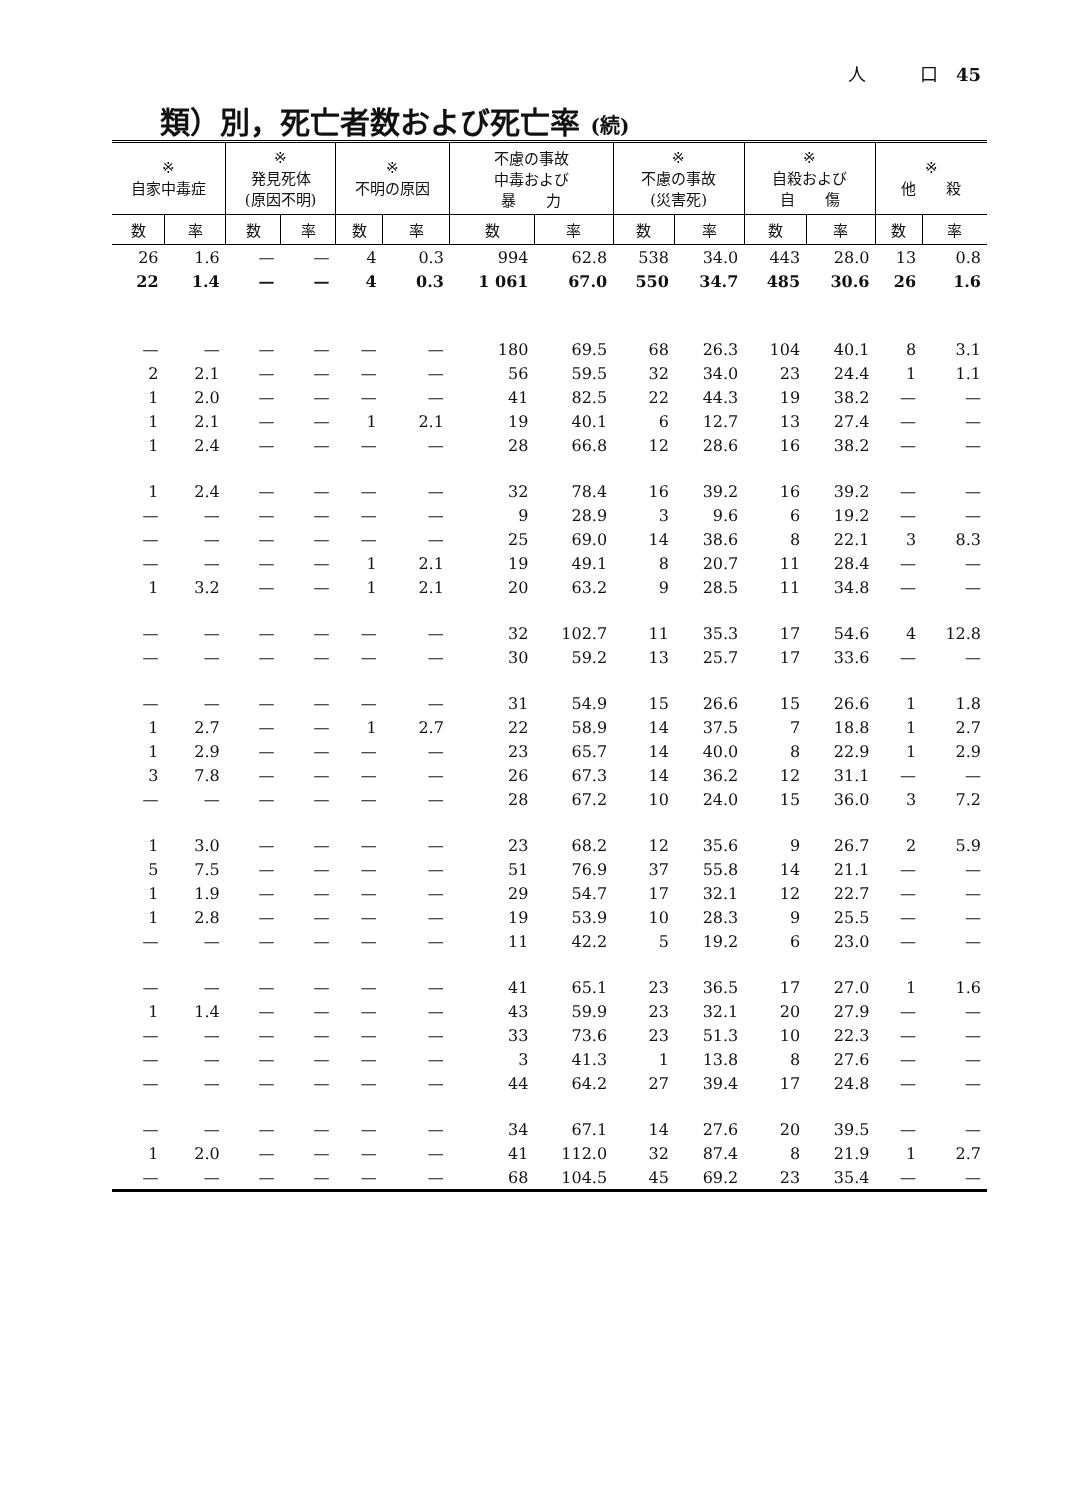人　　　口　45
類）別，死亡者数および死亡率 (続)
| ※ 自家中毒症 | | ※ 発見死体 (原因不明) | | ※ 不明の原因 | | 不慮の事故 中毒および 暴 力 | | ※ 不慮の事故 (災害死) | | ※ 自殺および 自 傷 | | ※ 他 殺 | |
| --- | --- | --- | --- | --- | --- | --- | --- | --- | --- | --- | --- | --- | --- |
| 数 | 率 | 数 | 率 | 数 | 率 | 数 | 率 | 数 | 率 | 数 | 率 | 数 | 率 |
| 26 | 1.6 | — | — | 4 | 0.3 | 994 | 62.8 | 538 | 34.0 | 443 | 28.0 | 13 | 0.8 |
| 22 | 1.4 | — | — | 4 | 0.3 | 1 061 | 67.0 | 550 | 34.7 | 485 | 30.6 | 26 | 1.6 |
| — | — | — | — | — | — | 180 | 69.5 | 68 | 26.3 | 104 | 40.1 | 8 | 3.1 |
| 2 | 2.1 | — | — | — | — | 56 | 59.5 | 32 | 34.0 | 23 | 24.4 | 1 | 1.1 |
| 1 | 2.0 | — | — | — | — | 41 | 82.5 | 22 | 44.3 | 19 | 38.2 | — | — |
| 1 | 2.1 | — | — | 1 | 2.1 | 19 | 40.1 | 6 | 12.7 | 13 | 27.4 | — | — |
| 1 | 2.4 | — | — | — | — | 28 | 66.8 | 12 | 28.6 | 16 | 38.2 | — | — |
| 1 | 2.4 | — | — | — | — | 32 | 78.4 | 16 | 39.2 | 16 | 39.2 | — | — |
| — | — | — | — | — | — | 9 | 28.9 | 3 | 9.6 | 6 | 19.2 | — | — |
| — | — | — | — | — | — | 25 | 69.0 | 14 | 38.6 | 8 | 22.1 | 3 | 8.3 |
| — | — | — | — | 1 | 2.1 | 19 | 49.1 | 8 | 20.7 | 11 | 28.4 | — | — |
| 1 | 3.2 | — | — | 1 | 2.1 | 20 | 63.2 | 9 | 28.5 | 11 | 34.8 | — | — |
| — | — | — | — | — | — | 32 | 102.7 | 11 | 35.3 | 17 | 54.6 | 4 | 12.8 |
| — | — | — | — | — | — | 30 | 59.2 | 13 | 25.7 | 17 | 33.6 | — | — |
| — | — | — | — | — | — | 31 | 54.9 | 15 | 26.6 | 15 | 26.6 | 1 | 1.8 |
| 1 | 2.7 | — | — | 1 | 2.7 | 22 | 58.9 | 14 | 37.5 | 7 | 18.8 | 1 | 2.7 |
| 1 | 2.9 | — | — | — | — | 23 | 65.7 | 14 | 40.0 | 8 | 22.9 | 1 | 2.9 |
| 3 | 7.8 | — | — | — | — | 26 | 67.3 | 14 | 36.2 | 12 | 31.1 | — | — |
| — | — | — | — | — | — | 28 | 67.2 | 10 | 24.0 | 15 | 36.0 | 3 | 7.2 |
| 1 | 3.0 | — | — | — | — | 23 | 68.2 | 12 | 35.6 | 9 | 26.7 | 2 | 5.9 |
| 5 | 7.5 | — | — | — | — | 51 | 76.9 | 37 | 55.8 | 14 | 21.1 | — | — |
| 1 | 1.9 | — | — | — | — | 29 | 54.7 | 17 | 32.1 | 12 | 22.7 | — | — |
| 1 | 2.8 | — | — | — | — | 19 | 53.9 | 10 | 28.3 | 9 | 25.5 | — | — |
| — | — | — | — | — | — | 11 | 42.2 | 5 | 19.2 | 6 | 23.0 | — | — |
| — | — | — | — | — | — | 41 | 65.1 | 23 | 36.5 | 17 | 27.0 | 1 | 1.6 |
| 1 | 1.4 | — | — | — | — | 43 | 59.9 | 23 | 32.1 | 20 | 27.9 | — | — |
| — | — | — | — | — | — | 33 | 73.6 | 23 | 51.3 | 10 | 22.3 | — | — |
| — | — | — | — | — | — | 3 | 41.3 | 1 | 13.8 | 8 | 27.6 | — | — |
| — | — | — | — | — | — | 44 | 64.2 | 27 | 39.4 | 17 | 24.8 | — | — |
| — | — | — | — | — | — | 34 | 67.1 | 14 | 27.6 | 20 | 39.5 | — | — |
| 1 | 2.0 | — | — | — | — | 41 | 112.0 | 32 | 87.4 | 8 | 21.9 | 1 | 2.7 |
| — | — | — | — | — | — | 68 | 104.5 | 45 | 69.2 | 23 | 35.4 | — | — |